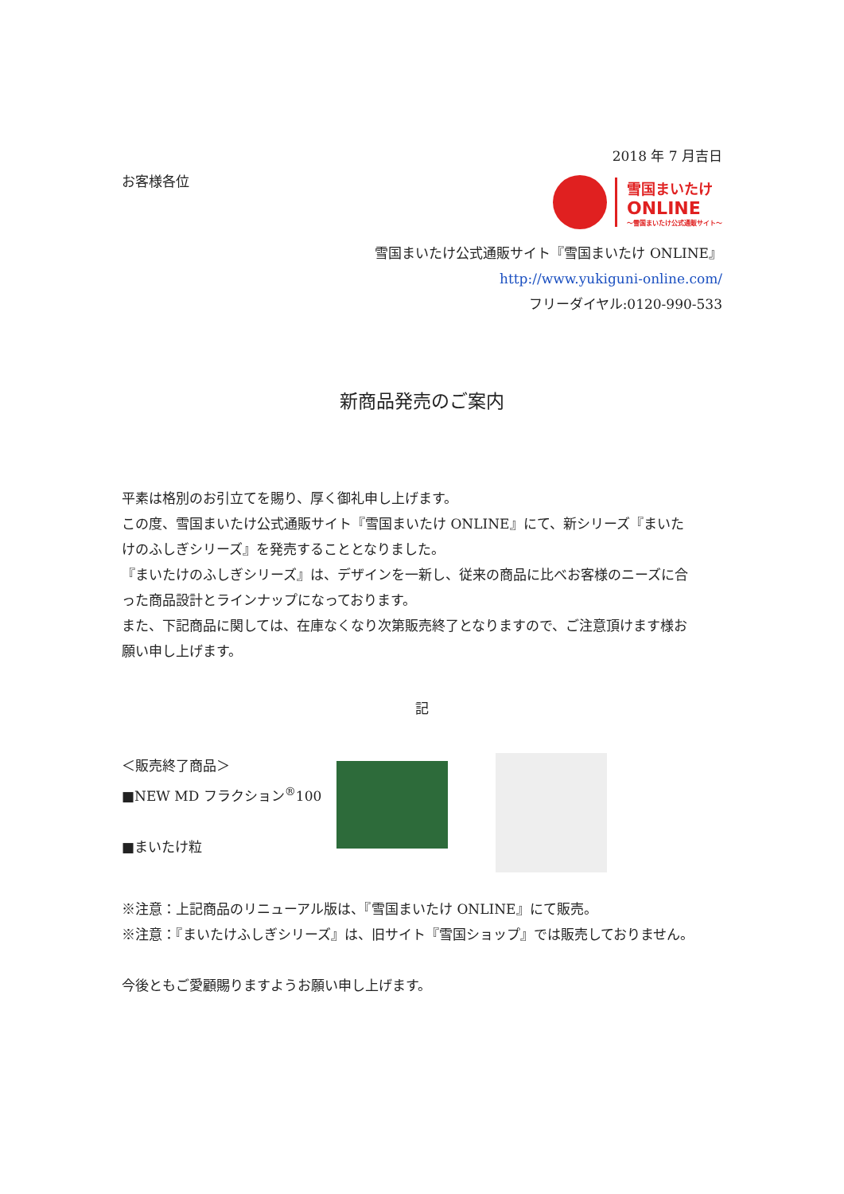2018 年 7 月吉日
お客様各位
雪国まいたけ
ONLINE
～雪国まいたけ公式通販サイト～
雪国まいたけ公式通販サイト『雪国まいたけ ONLINE』
http://www.yukiguni-online.com/
フリーダイヤル:0120-990-533
新商品発売のご案内
平素は格別のお引立てを賜り、厚く御礼申し上げます。
この度、雪国まいたけ公式通販サイト『雪国まいたけ ONLINE』にて、新シリーズ『まいたけのふしぎシリーズ』を発売することとなりました。
『まいたけのふしぎシリーズ』は、デザインを一新し、従来の商品に比べお客様のニーズに合った商品設計とラインナップになっております。
また、下記商品に関しては、在庫なくなり次第販売終了となりますので、ご注意頂けます様お願い申し上げます。
記
＜販売終了商品＞
■NEW MD フラクション<sup>®</sup>100
■まいたけ粒
※注意：上記商品のリニューアル版は、『雪国まいたけ ONLINE』にて販売。
※注意：『まいたけふしぎシリーズ』は、旧サイト『雪国ショップ』では販売しておりません。
今後ともご愛顧賜りますようお願い申し上げます。